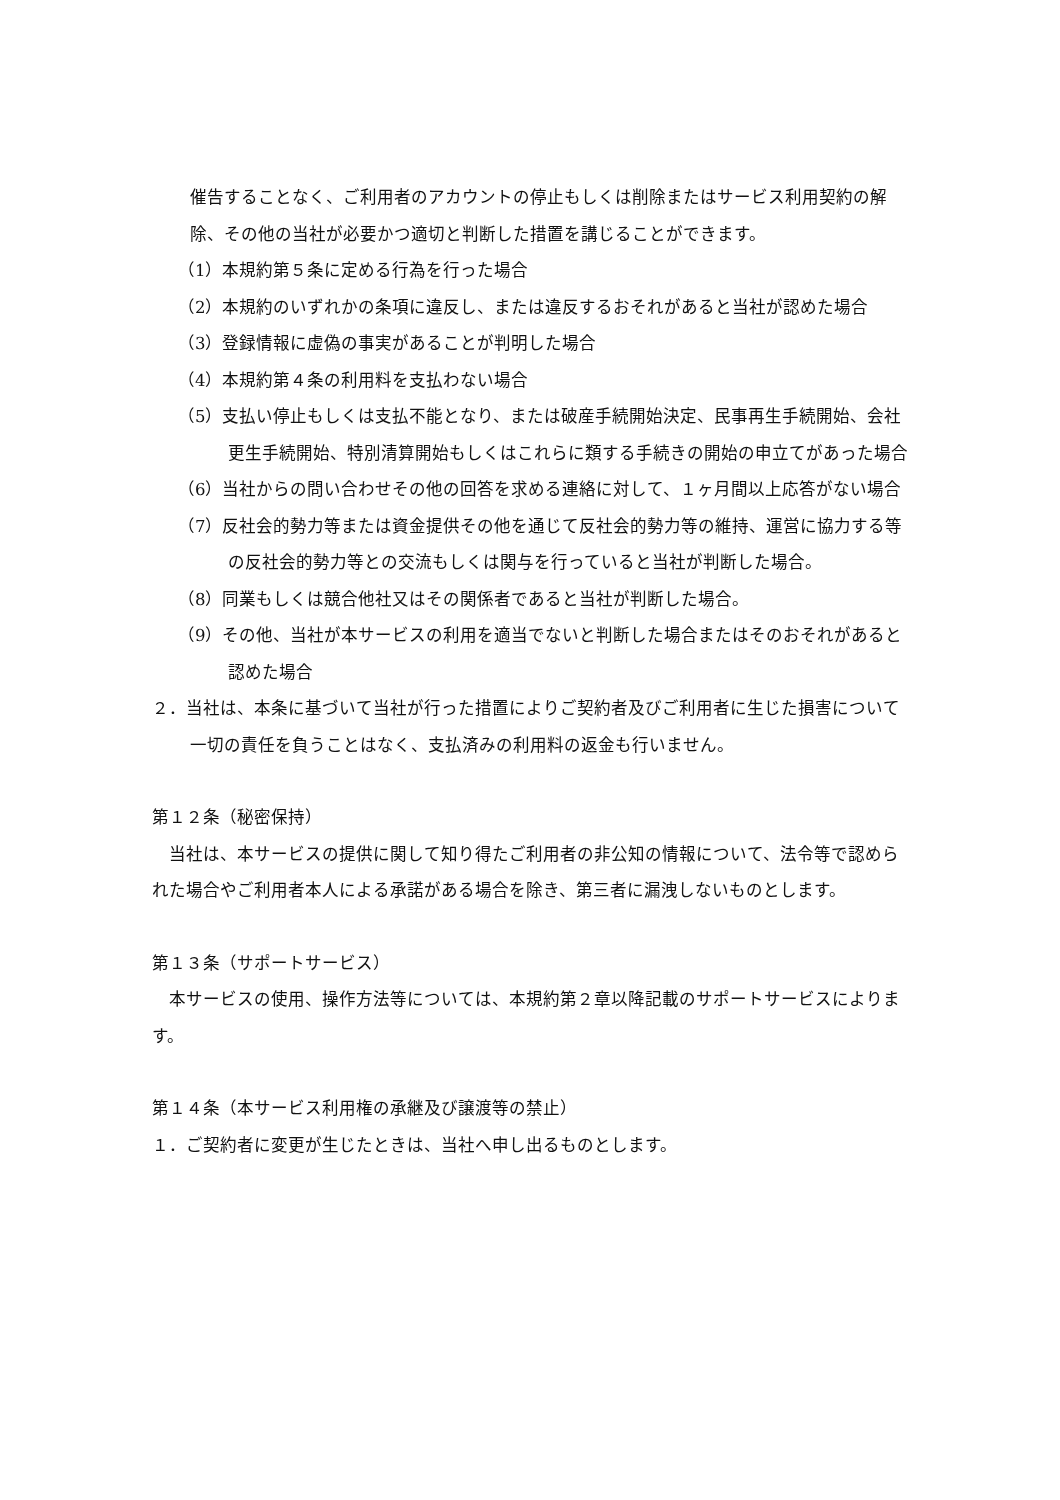催告することなく、ご利用者のアカウントの停止もしくは削除またはサービス利用契約の解除、その他の当社が必要かつ適切と判断した措置を講じることができます。
（1）本規約第５条に定める行為を行った場合
（2）本規約のいずれかの条項に違反し、または違反するおそれがあると当社が認めた場合
（3）登録情報に虚偽の事実があることが判明した場合
（4）本規約第４条の利用料を支払わない場合
（5）支払い停止もしくは支払不能となり、または破産手続開始決定、民事再生手続開始、会社更生手続開始、特別清算開始もしくはこれらに類する手続きの開始の申立てがあった場合
（6）当社からの問い合わせその他の回答を求める連絡に対して、１ヶ月間以上応答がない場合
（7）反社会的勢力等または資金提供その他を通じて反社会的勢力等の維持、運営に協力する等の反社会的勢力等との交流もしくは関与を行っていると当社が判断した場合。
（8）同業もしくは競合他社又はその関係者であると当社が判断した場合。
（9）その他、当社が本サービスの利用を適当でないと判断した場合またはそのおそれがあると認めた場合
２．当社は、本条に基づいて当社が行った措置によりご契約者及びご利用者に生じた損害について一切の責任を負うことはなく、支払済みの利用料の返金も行いません。
第１２条（秘密保持）
　当社は、本サービスの提供に関して知り得たご利用者の非公知の情報について、法令等で認められた場合やご利用者本人による承諾がある場合を除き、第三者に漏洩しないものとします。
第１３条（サポートサービス）
　本サービスの使用、操作方法等については、本規約第２章以降記載のサポートサービスによります。
第１４条（本サービス利用権の承継及び譲渡等の禁止）
１．ご契約者に変更が生じたときは、当社へ申し出るものとします。